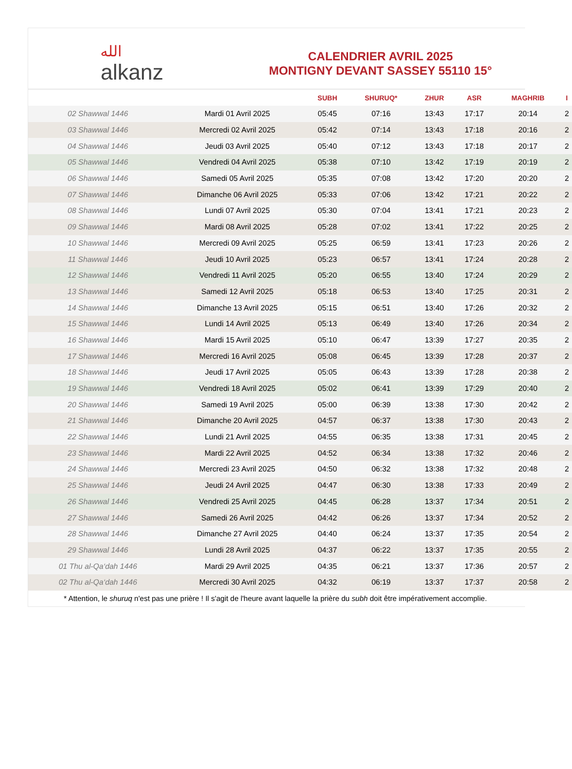الله
alkanz
CALENDRIER AVRIL 2025
MONTIGNY DEVANT SASSEY 55110 15°
| | | SUBH | SHURUQ* | ZHUR | ASR | MAGHRIB | I |
| --- | --- | --- | --- | --- | --- | --- | --- |
| 02 Shawwal 1446 | Mardi 01 Avril 2025 | 05:45 | 07:16 | 13:43 | 17:17 | 20:14 | 2 |
| 03 Shawwal 1446 | Mercredi 02 Avril 2025 | 05:42 | 07:14 | 13:43 | 17:18 | 20:16 | 2 |
| 04 Shawwal 1446 | Jeudi 03 Avril 2025 | 05:40 | 07:12 | 13:43 | 17:18 | 20:17 | 2 |
| 05 Shawwal 1446 | Vendredi 04 Avril 2025 | 05:38 | 07:10 | 13:42 | 17:19 | 20:19 | 2 |
| 06 Shawwal 1446 | Samedi 05 Avril 2025 | 05:35 | 07:08 | 13:42 | 17:20 | 20:20 | 2 |
| 07 Shawwal 1446 | Dimanche 06 Avril 2025 | 05:33 | 07:06 | 13:42 | 17:21 | 20:22 | 2 |
| 08 Shawwal 1446 | Lundi 07 Avril 2025 | 05:30 | 07:04 | 13:41 | 17:21 | 20:23 | 2 |
| 09 Shawwal 1446 | Mardi 08 Avril 2025 | 05:28 | 07:02 | 13:41 | 17:22 | 20:25 | 2 |
| 10 Shawwal 1446 | Mercredi 09 Avril 2025 | 05:25 | 06:59 | 13:41 | 17:23 | 20:26 | 2 |
| 11 Shawwal 1446 | Jeudi 10 Avril 2025 | 05:23 | 06:57 | 13:41 | 17:24 | 20:28 | 2 |
| 12 Shawwal 1446 | Vendredi 11 Avril 2025 | 05:20 | 06:55 | 13:40 | 17:24 | 20:29 | 2 |
| 13 Shawwal 1446 | Samedi 12 Avril 2025 | 05:18 | 06:53 | 13:40 | 17:25 | 20:31 | 2 |
| 14 Shawwal 1446 | Dimanche 13 Avril 2025 | 05:15 | 06:51 | 13:40 | 17:26 | 20:32 | 2 |
| 15 Shawwal 1446 | Lundi 14 Avril 2025 | 05:13 | 06:49 | 13:40 | 17:26 | 20:34 | 2 |
| 16 Shawwal 1446 | Mardi 15 Avril 2025 | 05:10 | 06:47 | 13:39 | 17:27 | 20:35 | 2 |
| 17 Shawwal 1446 | Mercredi 16 Avril 2025 | 05:08 | 06:45 | 13:39 | 17:28 | 20:37 | 2 |
| 18 Shawwal 1446 | Jeudi 17 Avril 2025 | 05:05 | 06:43 | 13:39 | 17:28 | 20:38 | 2 |
| 19 Shawwal 1446 | Vendredi 18 Avril 2025 | 05:02 | 06:41 | 13:39 | 17:29 | 20:40 | 2 |
| 20 Shawwal 1446 | Samedi 19 Avril 2025 | 05:00 | 06:39 | 13:38 | 17:30 | 20:42 | 2 |
| 21 Shawwal 1446 | Dimanche 20 Avril 2025 | 04:57 | 06:37 | 13:38 | 17:30 | 20:43 | 2 |
| 22 Shawwal 1446 | Lundi 21 Avril 2025 | 04:55 | 06:35 | 13:38 | 17:31 | 20:45 | 2 |
| 23 Shawwal 1446 | Mardi 22 Avril 2025 | 04:52 | 06:34 | 13:38 | 17:32 | 20:46 | 2 |
| 24 Shawwal 1446 | Mercredi 23 Avril 2025 | 04:50 | 06:32 | 13:38 | 17:32 | 20:48 | 2 |
| 25 Shawwal 1446 | Jeudi 24 Avril 2025 | 04:47 | 06:30 | 13:38 | 17:33 | 20:49 | 2 |
| 26 Shawwal 1446 | Vendredi 25 Avril 2025 | 04:45 | 06:28 | 13:37 | 17:34 | 20:51 | 2 |
| 27 Shawwal 1446 | Samedi 26 Avril 2025 | 04:42 | 06:26 | 13:37 | 17:34 | 20:52 | 2 |
| 28 Shawwal 1446 | Dimanche 27 Avril 2025 | 04:40 | 06:24 | 13:37 | 17:35 | 20:54 | 2 |
| 29 Shawwal 1446 | Lundi 28 Avril 2025 | 04:37 | 06:22 | 13:37 | 17:35 | 20:55 | 2 |
| 01 Thu al-Qa‘dah 1446 | Mardi 29 Avril 2025 | 04:35 | 06:21 | 13:37 | 17:36 | 20:57 | 2 |
| 02 Thu al-Qa‘dah 1446 | Mercredi 30 Avril 2025 | 04:32 | 06:19 | 13:37 | 17:37 | 20:58 | 2 |
* Attention, le shuruq n'est pas une prière ! Il s'agit de l'heure avant laquelle la prière du subh doit être impérativement accomplie.